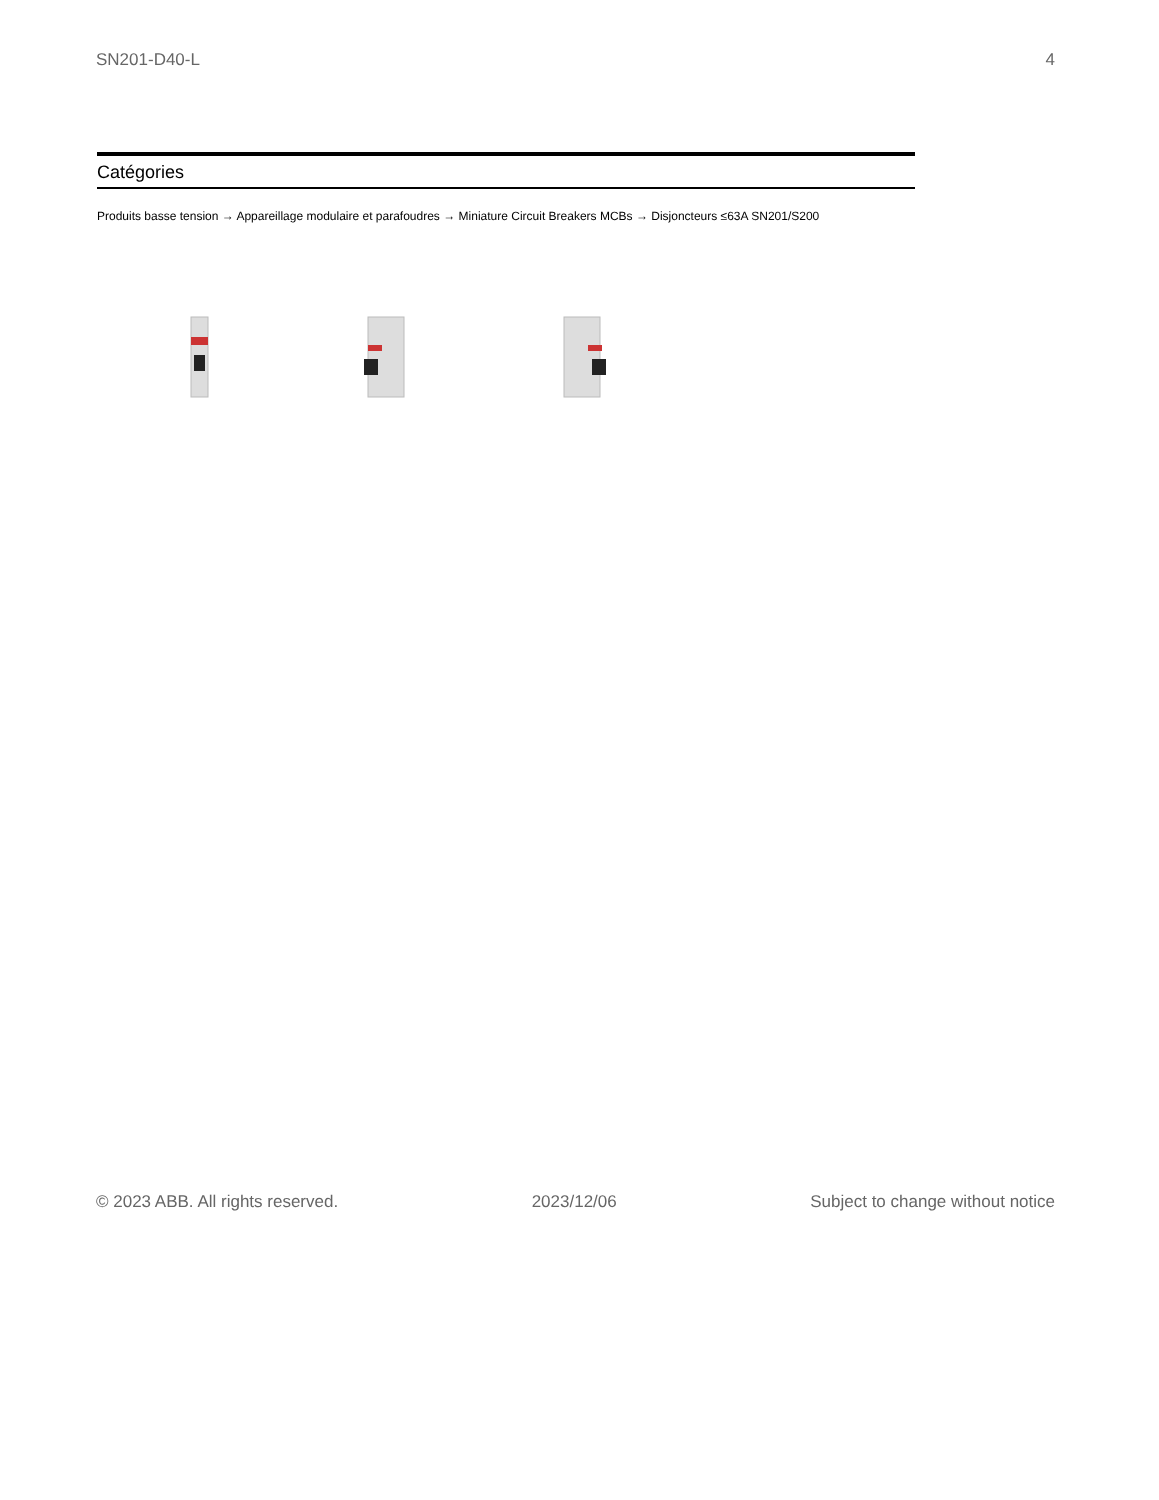SN201-D40-L 4
Catégories
Produits basse tension → Appareillage modulaire et parafoudres → Miniature Circuit Breakers MCBs → Disjoncteurs ≤63A SN201/S200
© 2023 ABB. All rights reserved. 2023/12/06 Subject to change without notice